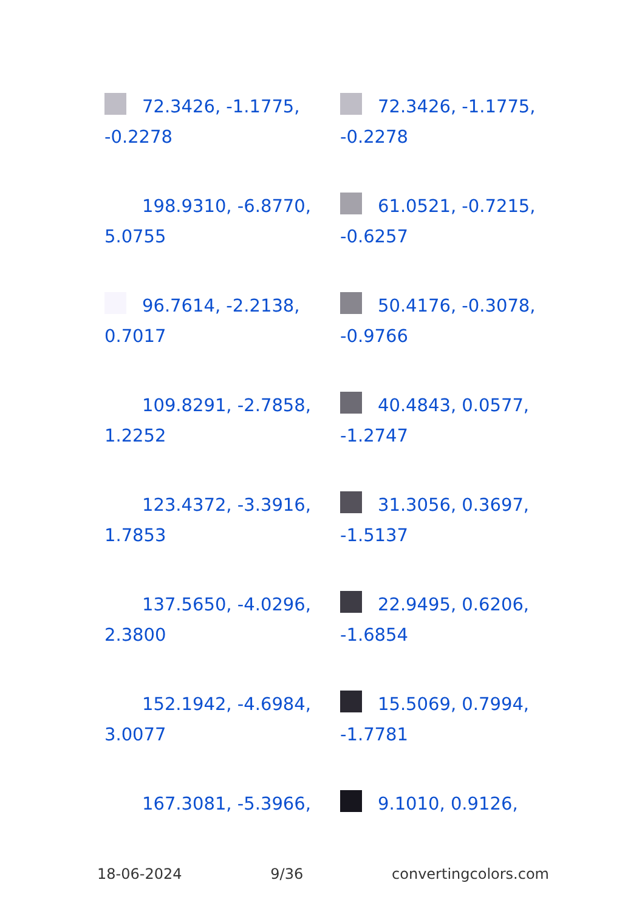72.3426, -1.1775, -0.2278
72.3426, -1.1775, -0.2278
198.9310, -6.8770, 5.0755
61.0521, -0.7215, -0.6257
96.7614, -2.2138, 0.7017
50.4176, -0.3078, -0.9766
109.8291, -2.7858, 1.2252
40.4843, 0.0577, -1.2747
123.4372, -3.3916, 1.7853
31.3056, 0.3697, -1.5137
137.5650, -4.0296, 2.3800
22.9495, 0.6206, -1.6854
152.1942, -4.6984, 3.0077
15.5069, 0.7994, -1.7781
167.3081, -5.3966,
9.1010, 0.9126,
18-06-2024 9/36 convertingcolors.com